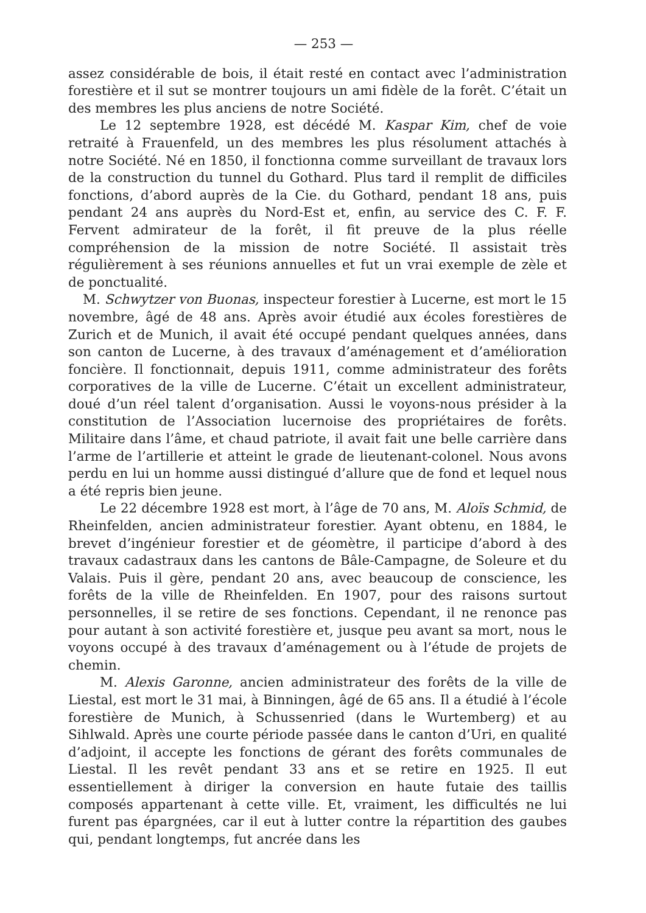— 253 —
assez considérable de bois, il était resté en contact avec l’administration forestière et il sut se montrer toujours un ami fidèle de la forêt. C’était un des membres les plus anciens de notre Société.
Le 12 septembre 1928, est décédé M. Kaspar Kim, chef de voie retraité à Frauenfeld, un des membres les plus résolument attachés à notre Société. Né en 1850, il fonctionna comme surveillant de travaux lors de la construction du tunnel du Gothard. Plus tard il remplit de difficiles fonctions, d’abord auprès de la Cie. du Gothard, pendant 18 ans, puis pendant 24 ans auprès du Nord-Est et, enfin, au service des C. F. F. Fervent admirateur de la forêt, il fit preuve de la plus réelle compréhension de la mission de notre Société. Il assistait très régulièrement à ses réunions annuelles et fut un vrai exemple de zèle et de ponctualité.
M. Schwytzer von Buonas, inspecteur forestier à Lucerne, est mort le 15 novembre, âgé de 48 ans. Après avoir étudié aux écoles forestières de Zurich et de Munich, il avait été occupé pendant quelques années, dans son canton de Lucerne, à des travaux d’aménagement et d’amélioration foncière. Il fonctionnait, depuis 1911, comme administrateur des forêts corporatives de la ville de Lucerne. C’était un excellent administrateur, doué d’un réel talent d’organisation. Aussi le voyons-nous présider à la constitution de l’Association lucernoise des propriétaires de forêts. Militaire dans l’âme, et chaud patriote, il avait fait une belle carrière dans l’arme de l’artillerie et atteint le grade de lieutenant-colonel. Nous avons perdu en lui un homme aussi distingué d’allure que de fond et lequel nous a été repris bien jeune.
Le 22 décembre 1928 est mort, à l’âge de 70 ans, M. Aloïs Schmid, de Rheinfelden, ancien administrateur forestier. Ayant obtenu, en 1884, le brevet d’ingénieur forestier et de géomètre, il participe d’abord à des travaux cadastraux dans les cantons de Bâle-Campagne, de Soleure et du Valais. Puis il gère, pendant 20 ans, avec beaucoup de conscience, les forêts de la ville de Rheinfelden. En 1907, pour des raisons surtout personnelles, il se retire de ses fonctions. Cependant, il ne renonce pas pour autant à son activité forestière et, jusque peu avant sa mort, nous le voyons occupé à des travaux d’aménagement ou à l’étude de projets de chemin.
M. Alexis Garonne, ancien administrateur des forêts de la ville de Liestal, est mort le 31 mai, à Binningen, âgé de 65 ans. Il a étudié à l’école forestière de Munich, à Schussenried (dans le Wurtemberg) et au Sihlwald. Après une courte période passée dans le canton d’Uri, en qualité d’adjoint, il accepte les fonctions de gérant des forêts communales de Liestal. Il les revêt pendant 33 ans et se retire en 1925. Il eut essentiellement à diriger la conversion en haute futaie des taillis composés appartenant à cette ville. Et, vraiment, les difficultés ne lui furent pas épargnées, car il eut à lutter contre la répartition des gaubes qui, pendant longtemps, fut ancrée dans les